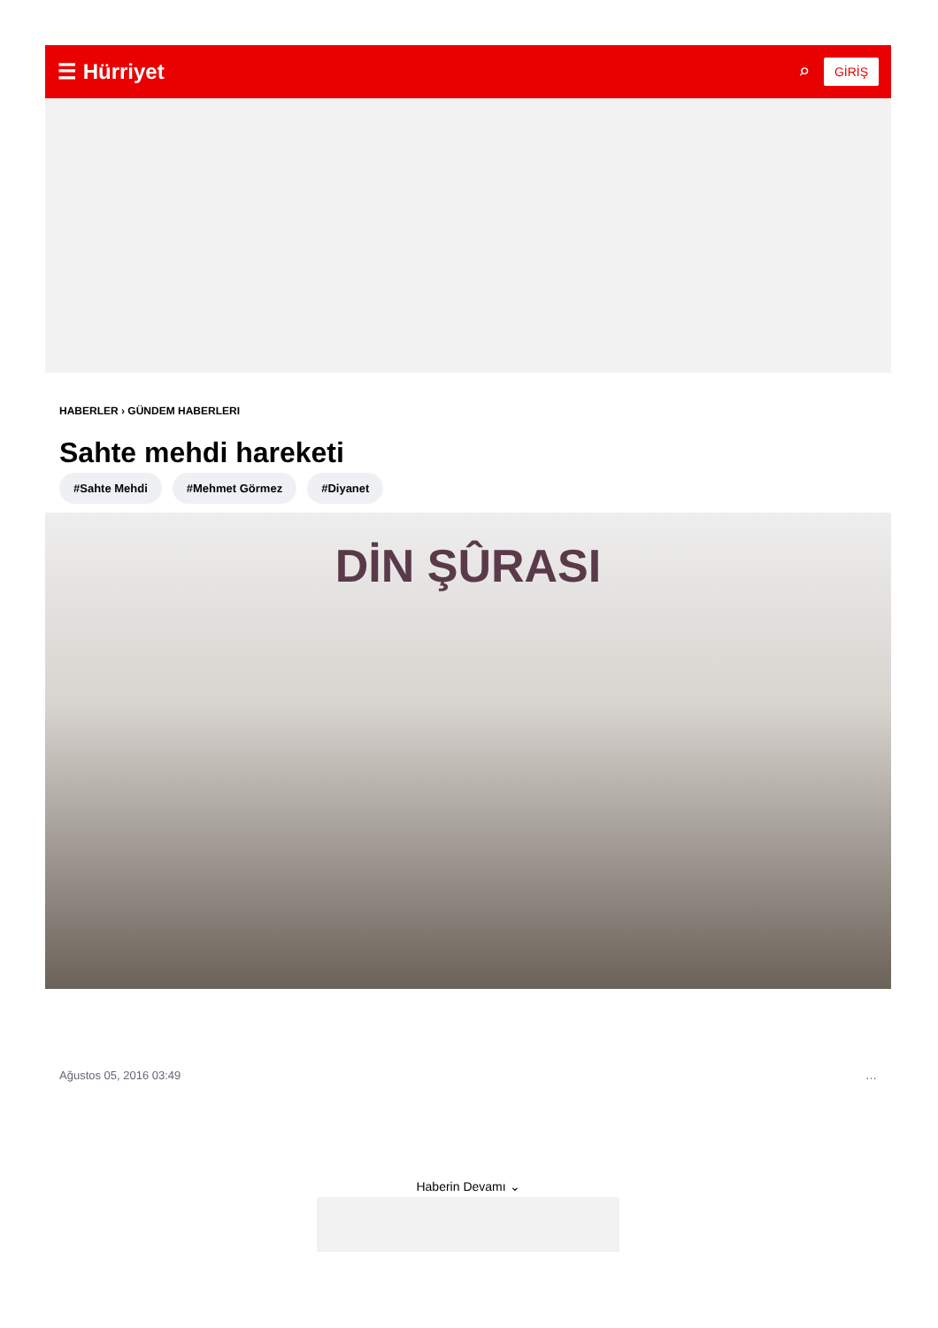☰ Hürriyet ⌕ GİRİŞ
HABERLER › GÜNDEM HABERLERI
Sahte mehdi hareketi
#Sahte Mehdi #Mehmet Görmez #Diyanet
DİN ŞÛRASI
Ağustos 05, 2016 03:49 …
Haberin Devamı ⌄